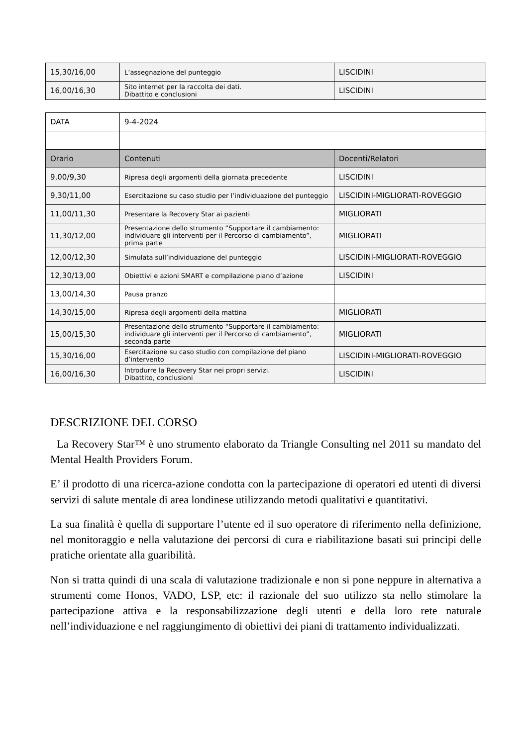| 15,30/16,00 | L’assegnazione del punteggio | LISCIDINI |
| 16,00/16,30 | Sito internet per la raccolta dei dati. Dibattito e conclusioni | LISCIDINI |
| DATA | 9-4-2024 | |
| Orario | Contenuti | Docenti/Relatori |
| 9,00/9,30 | Ripresa degli argomenti della giornata precedente | LISCIDINI |
| 9,30/11,00 | Esercitazione su caso studio per l’individuazione del punteggio | LISCIDINI-MIGLIORATI-ROVEGGIO |
| 11,00/11,30 | Presentare la Recovery Star ai pazienti | MIGLIORATI |
| 11,30/12,00 | Presentazione dello strumento “Supportare il cambiamento: individuare gli interventi per il Percorso di cambiamento”, prima parte | MIGLIORATI |
| 12,00/12,30 | Simulata sull’individuazione del punteggio | LISCIDINI-MIGLIORATI-ROVEGGIO |
| 12,30/13,00 | Obiettivi e azioni SMART e compilazione piano d’azione | LISCIDINI |
| 13,00/14,30 | Pausa pranzo | |
| 14,30/15,00 | Ripresa degli argomenti della mattina | MIGLIORATI |
| 15,00/15,30 | Presentazione dello strumento “Supportare il cambiamento: individuare gli interventi per il Percorso di cambiamento”, seconda parte | MIGLIORATI |
| 15,30/16,00 | Esercitazione su caso studio con compilazione del piano d’intervento | LISCIDINI-MIGLIORATI-ROVEGGIO |
| 16,00/16,30 | Introdurre la Recovery Star nei propri servizi. Dibattito, conclusioni | LISCIDINI |
DESCRIZIONE DEL CORSO
La Recovery Star™ è uno strumento elaborato da Triangle Consulting nel 2011 su mandato del Mental Health Providers Forum.
E’ il prodotto di una ricerca-azione condotta con la partecipazione di operatori ed utenti di diversi servizi di salute mentale di area londinese utilizzando metodi qualitativi e quantitativi.
La sua finalità è quella di supportare l’utente ed il suo operatore di riferimento nella definizione, nel monitoraggio e nella valutazione dei percorsi di cura e riabilitazione basati sui principi delle pratiche orientate alla guaribilità.
Non si tratta quindi di una scala di valutazione tradizionale e non si pone neppure in alternativa a strumenti come Honos, VADO, LSP, etc: il razionale del suo utilizzo sta nello stimolare la partecipazione attiva e la responsabilizzazione degli utenti e della loro rete naturale nell’individuazione e nel raggiungimento di obiettivi dei piani di trattamento individualizzati.